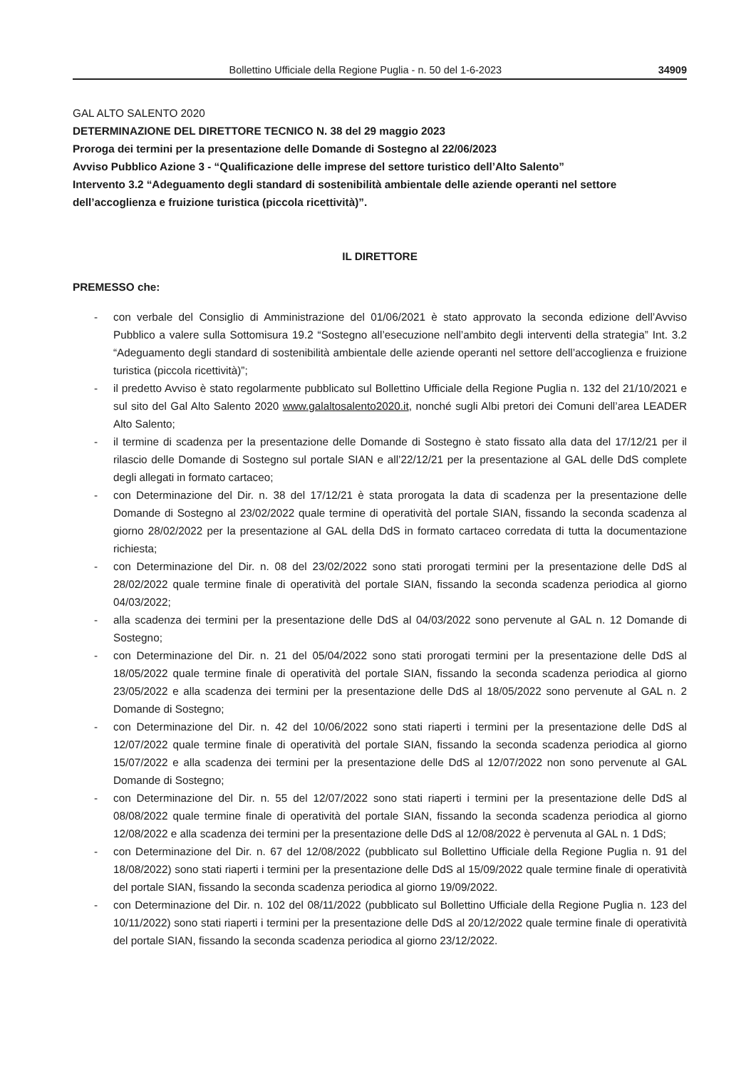Bollettino Ufficiale della Regione Puglia - n. 50 del 1-6-2023 34909
GAL ALTO SALENTO 2020
DETERMINAZIONE DEL DIRETTORE TECNICO N. 38 del 29 maggio 2023
Proroga dei termini per la presentazione delle Domande di Sostegno al 22/06/2023
Avviso Pubblico Azione 3 - “Qualificazione delle imprese del settore turistico dell’Alto Salento”
Intervento 3.2 “Adeguamento degli standard di sostenibilità ambientale delle aziende operanti nel settore dell’accoglienza e fruizione turistica (piccola ricettività)”.
IL DIRETTORE
PREMESSO che:
- con verbale del Consiglio di Amministrazione del 01/06/2021 è stato approvato la seconda edizione dell’Avviso Pubblico a valere sulla Sottomisura 19.2 “Sostegno all’esecuzione nell’ambito degli interventi della strategia” Int. 3.2 “Adeguamento degli standard di sostenibilità ambientale delle aziende operanti nel settore dell’accoglienza e fruizione turistica (piccola ricettività)”;
- il predetto Avviso è stato regolarmente pubblicato sul Bollettino Ufficiale della Regione Puglia n. 132 del 21/10/2021 e sul sito del Gal Alto Salento 2020 www.galaltosalento2020.it, nonché sugli Albi pretori dei Comuni dell’area LEADER Alto Salento;
- il termine di scadenza per la presentazione delle Domande di Sostegno è stato fissato alla data del 17/12/21 per il rilascio delle Domande di Sostegno sul portale SIAN e all’22/12/21 per la presentazione al GAL delle DdS complete degli allegati in formato cartaceo;
- con Determinazione del Dir. n. 38 del 17/12/21 è stata prorogata la data di scadenza per la presentazione delle Domande di Sostegno al 23/02/2022 quale termine di operatività del portale SIAN, fissando la seconda scadenza al giorno 28/02/2022 per la presentazione al GAL della DdS in formato cartaceo corredata di tutta la documentazione richiesta;
- con Determinazione del Dir. n. 08 del 23/02/2022 sono stati prorogati termini per la presentazione delle DdS al 28/02/2022 quale termine finale di operatività del portale SIAN, fissando la seconda scadenza periodica al giorno 04/03/2022;
- alla scadenza dei termini per la presentazione delle DdS al 04/03/2022 sono pervenute al GAL n. 12 Domande di Sostegno;
- con Determinazione del Dir. n. 21 del 05/04/2022 sono stati prorogati termini per la presentazione delle DdS al 18/05/2022 quale termine finale di operatività del portale SIAN, fissando la seconda scadenza periodica al giorno 23/05/2022 e alla scadenza dei termini per la presentazione delle DdS al 18/05/2022 sono pervenute al GAL n. 2 Domande di Sostegno;
- con Determinazione del Dir. n. 42 del 10/06/2022 sono stati riaperti i termini per la presentazione delle DdS al 12/07/2022 quale termine finale di operatività del portale SIAN, fissando la seconda scadenza periodica al giorno 15/07/2022 e alla scadenza dei termini per la presentazione delle DdS al 12/07/2022 non sono pervenute al GAL Domande di Sostegno;
- con Determinazione del Dir. n. 55 del 12/07/2022 sono stati riaperti i termini per la presentazione delle DdS al 08/08/2022 quale termine finale di operatività del portale SIAN, fissando la seconda scadenza periodica al giorno 12/08/2022 e alla scadenza dei termini per la presentazione delle DdS al 12/08/2022 è pervenuta al GAL n. 1 DdS;
- con Determinazione del Dir. n. 67 del 12/08/2022 (pubblicato sul Bollettino Ufficiale della Regione Puglia n. 91 del 18/08/2022) sono stati riaperti i termini per la presentazione delle DdS al 15/09/2022 quale termine finale di operatività del portale SIAN, fissando la seconda scadenza periodica al giorno 19/09/2022.
- con Determinazione del Dir. n. 102 del 08/11/2022 (pubblicato sul Bollettino Ufficiale della Regione Puglia n. 123 del 10/11/2022) sono stati riaperti i termini per la presentazione delle DdS al 20/12/2022 quale termine finale di operatività del portale SIAN, fissando la seconda scadenza periodica al giorno 23/12/2022.